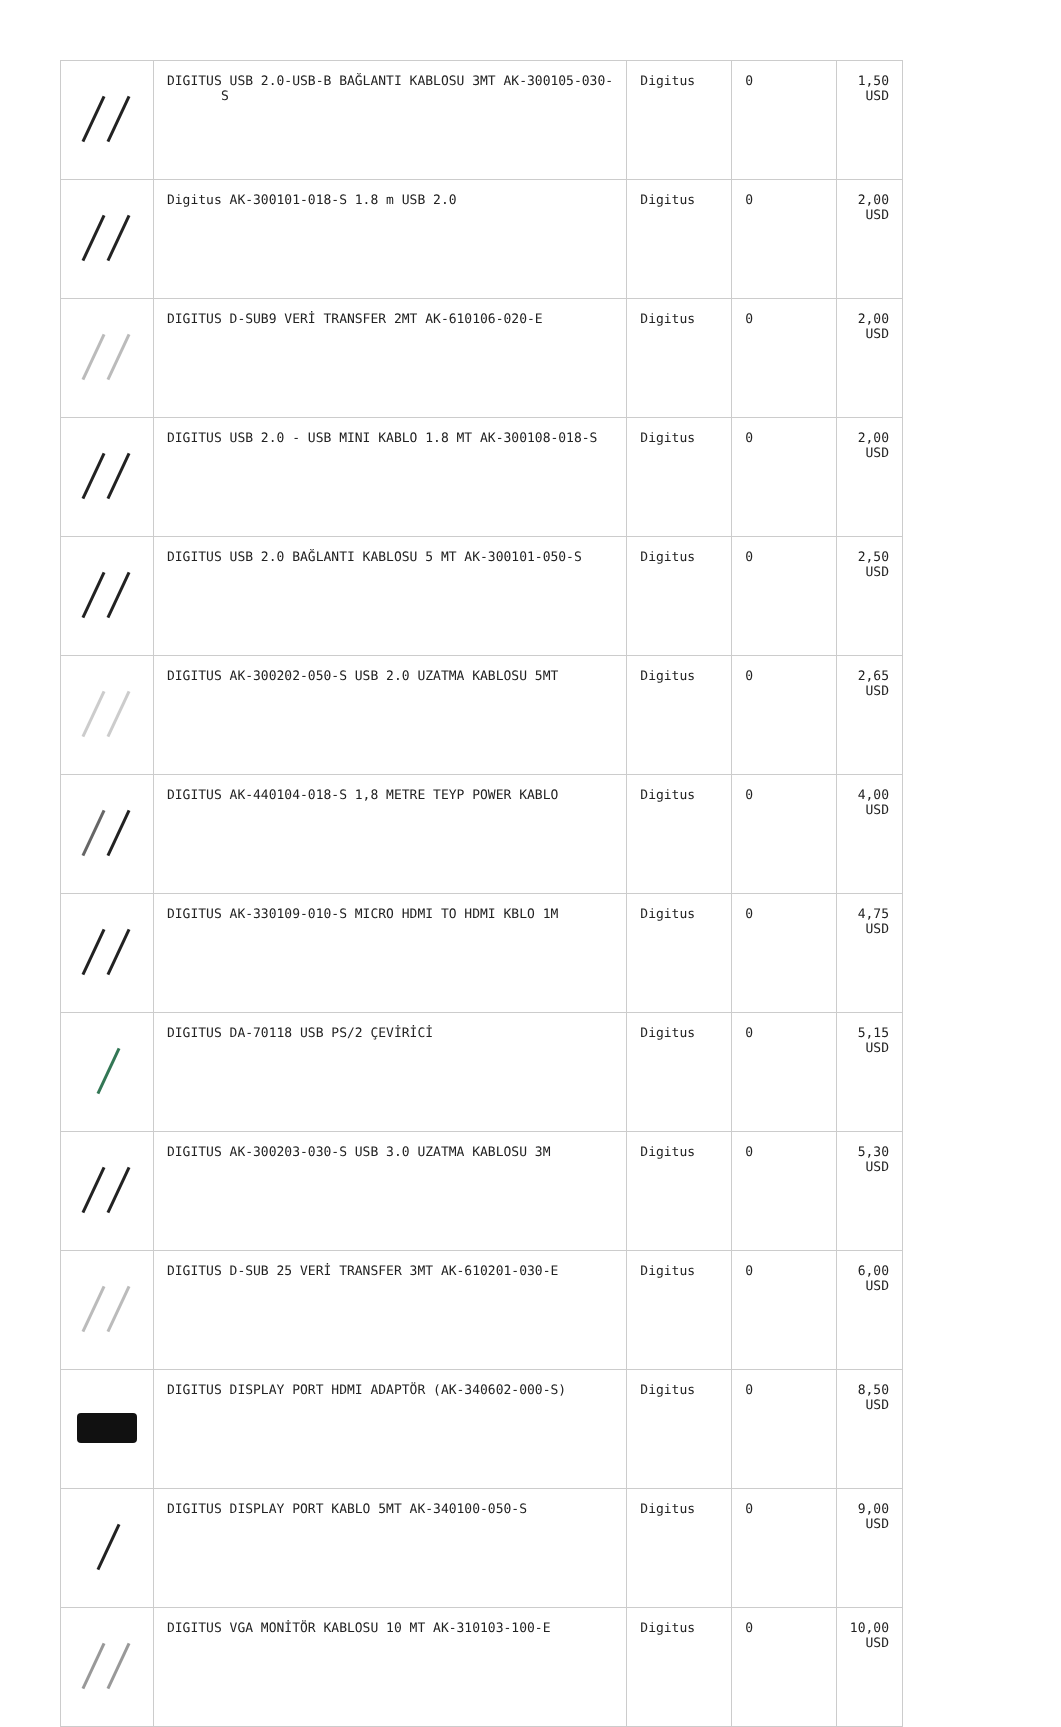| | DIGITUS USB 2.0-USB-B BAĞLANTI KABLOSU 3MT AK-300105-030-S | Digitus | 0 | 1,50 USD |
| | Digitus AK-300101-018-S 1.8 m USB 2.0 | Digitus | 0 | 2,00 USD |
| | DIGITUS D-SUB9 VERİ TRANSFER 2MT AK-610106-020-E | Digitus | 0 | 2,00 USD |
| | DIGITUS USB 2.0 - USB MINI KABLO 1.8 MT AK-300108-018-S | Digitus | 0 | 2,00 USD |
| | DIGITUS USB 2.0 BAĞLANTI KABLOSU 5 MT AK-300101-050-S | Digitus | 0 | 2,50 USD |
| | DIGITUS AK-300202-050-S USB 2.0 UZATMA KABLOSU 5MT | Digitus | 0 | 2,65 USD |
| | DIGITUS AK-440104-018-S 1,8 METRE TEYP POWER KABLO | Digitus | 0 | 4,00 USD |
| | DIGITUS AK-330109-010-S MICRO HDMI TO HDMI KBLO 1M | Digitus | 0 | 4,75 USD |
| | DIGITUS DA-70118 USB PS/2 ÇEVİRİCİ | Digitus | 0 | 5,15 USD |
| | DIGITUS AK-300203-030-S USB 3.0 UZATMA KABLOSU 3M | Digitus | 0 | 5,30 USD |
| | DIGITUS D-SUB 25 VERİ TRANSFER 3MT AK-610201-030-E | Digitus | 0 | 6,00 USD |
| | DIGITUS DISPLAY PORT HDMI ADAPTÖR (AK-340602-000-S) | Digitus | 0 | 8,50 USD |
| | DIGITUS DISPLAY PORT KABLO 5MT AK-340100-050-S | Digitus | 0 | 9,00 USD |
| | DIGITUS VGA MONİTÖR KABLOSU 10 MT AK-310103-100-E | Digitus | 0 | 10,00 USD |